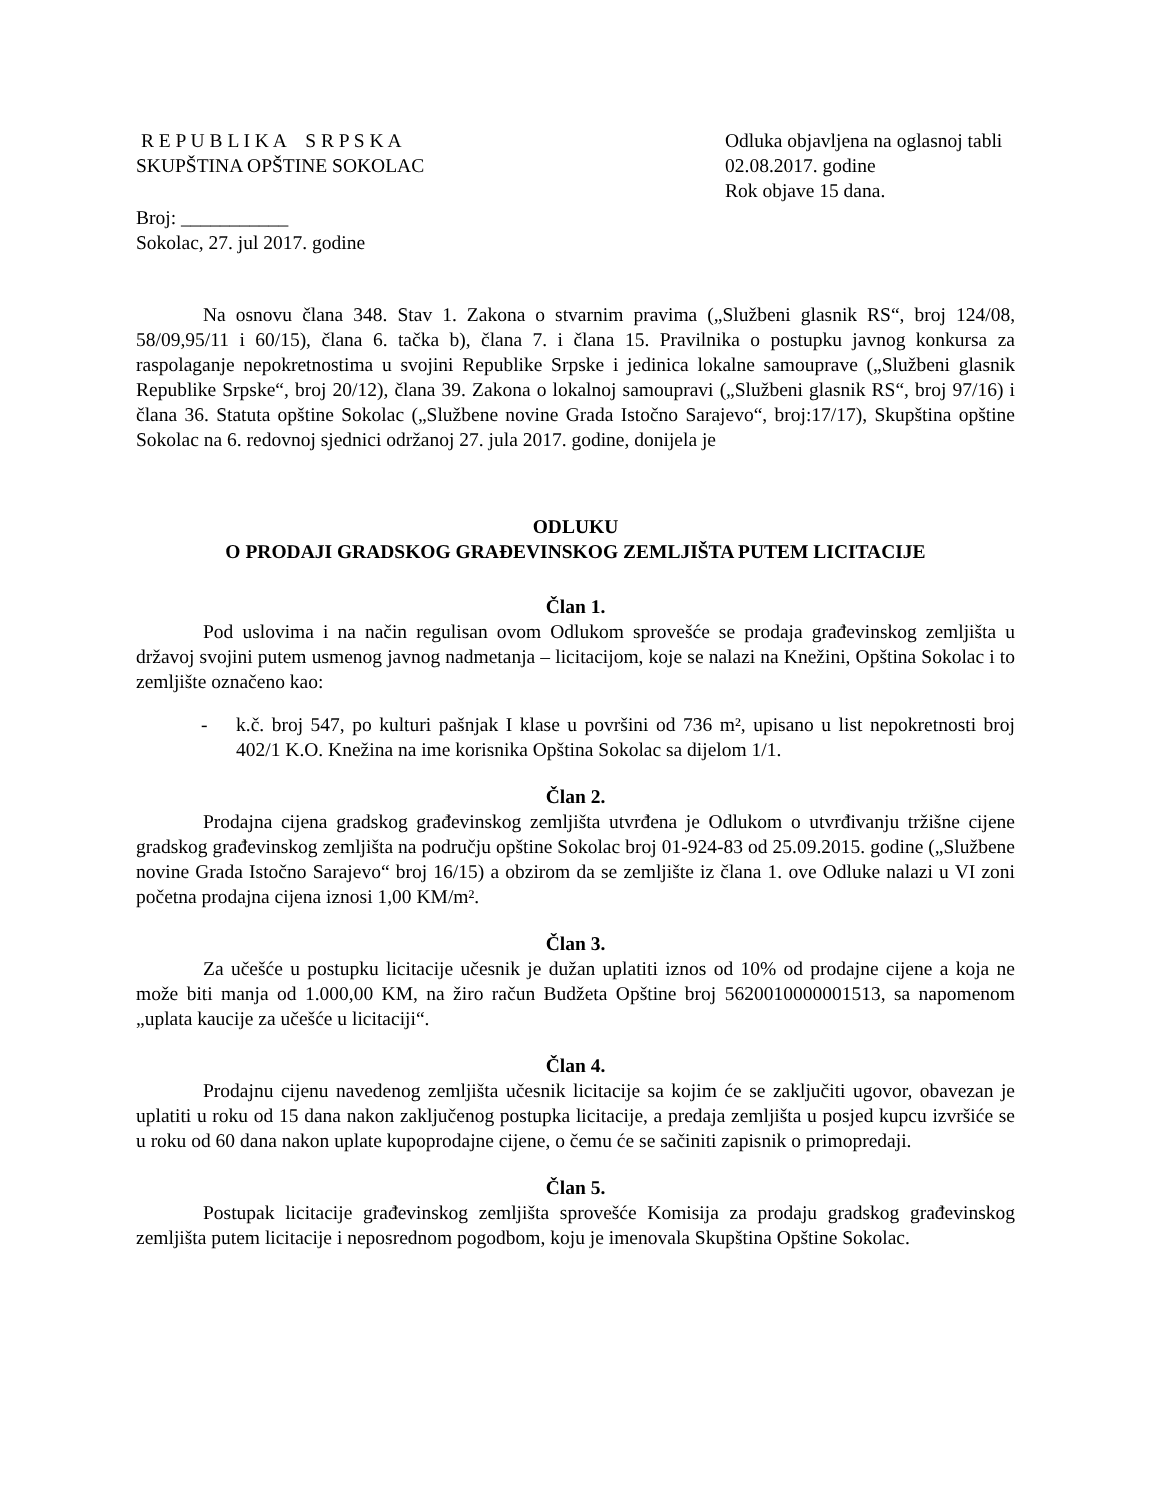R E P U B L I K A S R P S K A
SKUPŠTINA OPŠTINE SOKOLAC
Odluka objavljena na oglasnoj tabli 02.08.2017. godine
Rok objave 15 dana.
Broj: ___________
Sokolac, 27. jul 2017. godine
Na osnovu člana 348. Stav 1. Zakona o stvarnim pravima („Službeni glasnik RS“, broj 124/08, 58/09,95/11 i 60/15), člana 6. tačka b), člana 7. i člana 15. Pravilnika o postupku javnog konkursa za raspolaganje nepokretnostima u svojini Republike Srpske i jedinica lokalne samouprave („Službeni glasnik Republike Srpske“, broj 20/12), člana 39. Zakona o lokalnoj samoupravi („Službeni glasnik RS“, broj 97/16) i člana 36. Statuta opštine Sokolac („Službene novine Grada Istočno Sarajevo“, broj:17/17), Skupština opštine Sokolac na 6. redovnoj sjednici održanoj 27. jula 2017. godine, donijela je
ODLUKU
O PRODAJI GRADSKOG GRAĐEVINSKOG ZEMLJIŠTA PUTEM LICITACIJE
Član 1.
Pod uslovima i na način regulisan ovom Odlukom sprovešće se prodaja građevinskog zemljišta u državoj svojini putem usmenog javnog nadmetanja – licitacijom, koje se nalazi na Knežini, Opština Sokolac i to zemljište označeno kao:
- k.č. broj 547, po kulturi pašnjak I klase u površini od 736 m², upisano u list nepokretnosti broj 402/1 K.O. Knežina na ime korisnika Opština Sokolac sa dijelom 1/1.
Član 2.
Prodajna cijena gradskog građevinskog zemljišta utvrđena je Odlukom o utvrđivanju tržišne cijene gradskog građevinskog zemljišta na području opštine Sokolac broj 01-924-83 od 25.09.2015. godine („Službene novine Grada Istočno Sarajevo“ broj 16/15) a obzirom da se zemljište iz člana 1. ove Odluke nalazi u VI zoni početna prodajna cijena iznosi 1,00 KM/m².
Član 3.
Za učešće u postupku licitacije učesnik je dužan uplatiti iznos od 10% od prodajne cijene a koja ne može biti manja od 1.000,00 KM, na žiro račun Budžeta Opštine broj 5620010000001513, sa napomenom „uplata kaucije za učešće u licitaciji“.
Član 4.
Prodajnu cijenu navedenog zemljišta učesnik licitacije sa kojim će se zaključiti ugovor, obavezan je uplatiti u roku od 15 dana nakon zaključenog postupka licitacije, a predaja zemljišta u posjed kupcu izvršiće se u roku od 60 dana nakon uplate kupoprodajne cijene, o čemu će se sačiniti zapisnik o primopredaji.
Član 5.
Postupak licitacije građevinskog zemljišta sprovešće Komisija za prodaju gradskog građevinskog zemljišta putem licitacije i neposrednom pogodbom, koju je imenovala Skupština Opštine Sokolac.